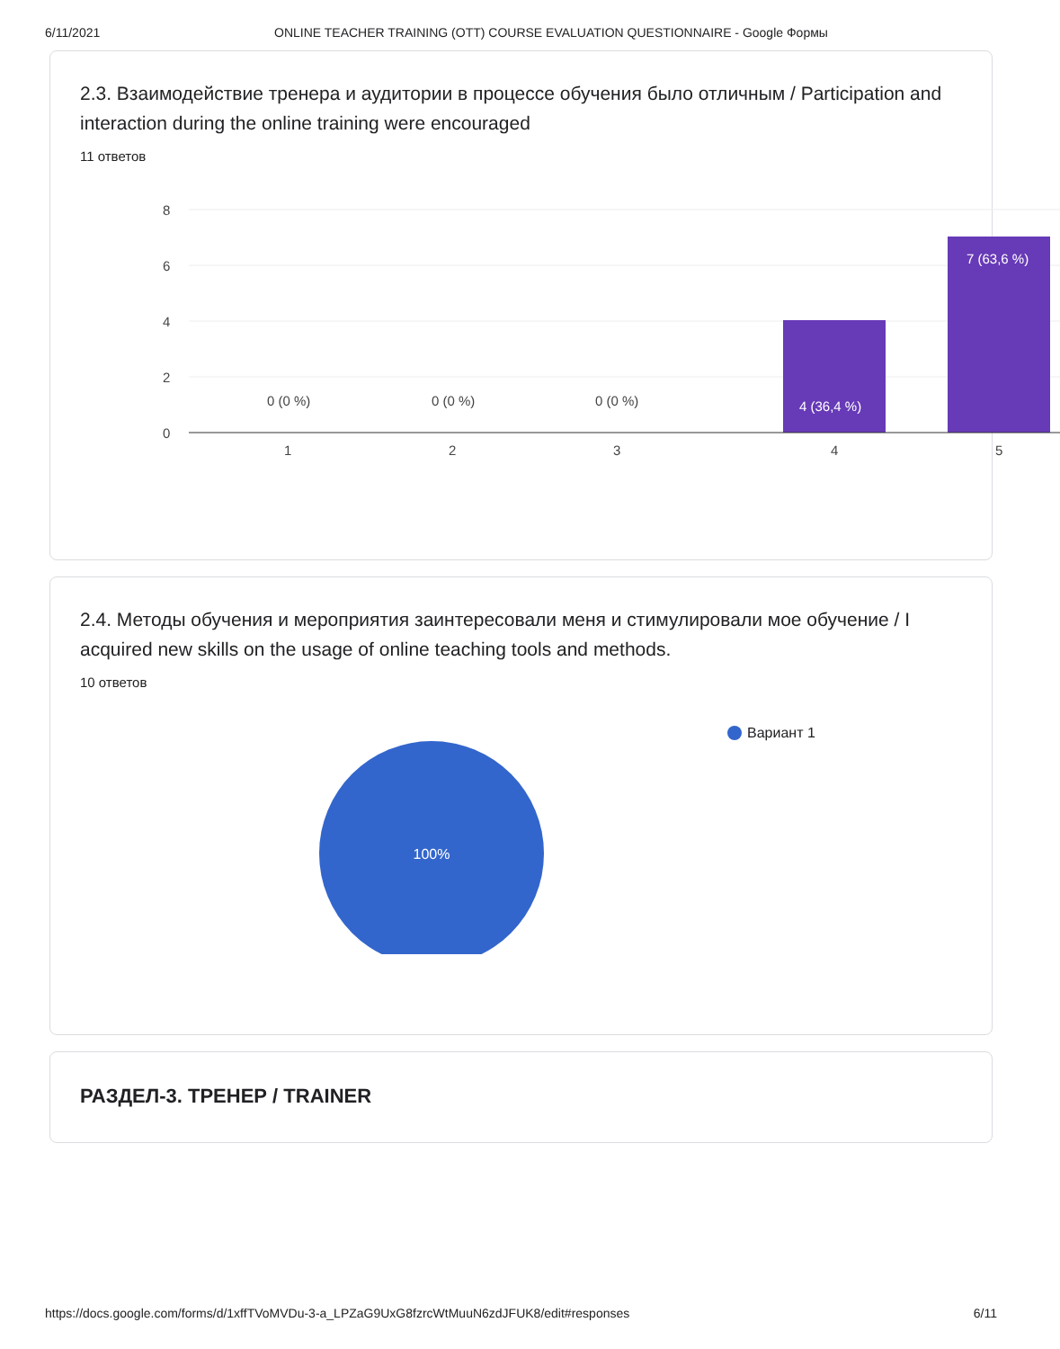6/11/2021 ONLINE TEACHER TRAINING (OTT) COURSE EVALUATION QUESTIONNAIRE - Google Формы
2.3. Взаимодействие тренера и аудитории в процессе обучения было отличным / Participation and interaction during the online training were encouraged
11 ответов
8
6
4
2
0
4 (36,4 %)
7 (63,6 %)
0 (0 %)
0 (0 %)
0 (0 %)
1
2
3
4
5
2.4. Методы обучения и мероприятия заинтересовали меня и стимулировали мое обучение / I acquired new skills on the usage of online teaching tools and methods.
10 ответов
100%
Вариант 1
РАЗДЕЛ-3. ТРЕНЕР / TRAINER
https://docs.google.com/forms/d/1xffTVoMVDu-3-a_LPZaG9UxG8fzrcWtMuuN6zdJFUK8/edit#responses 6/11